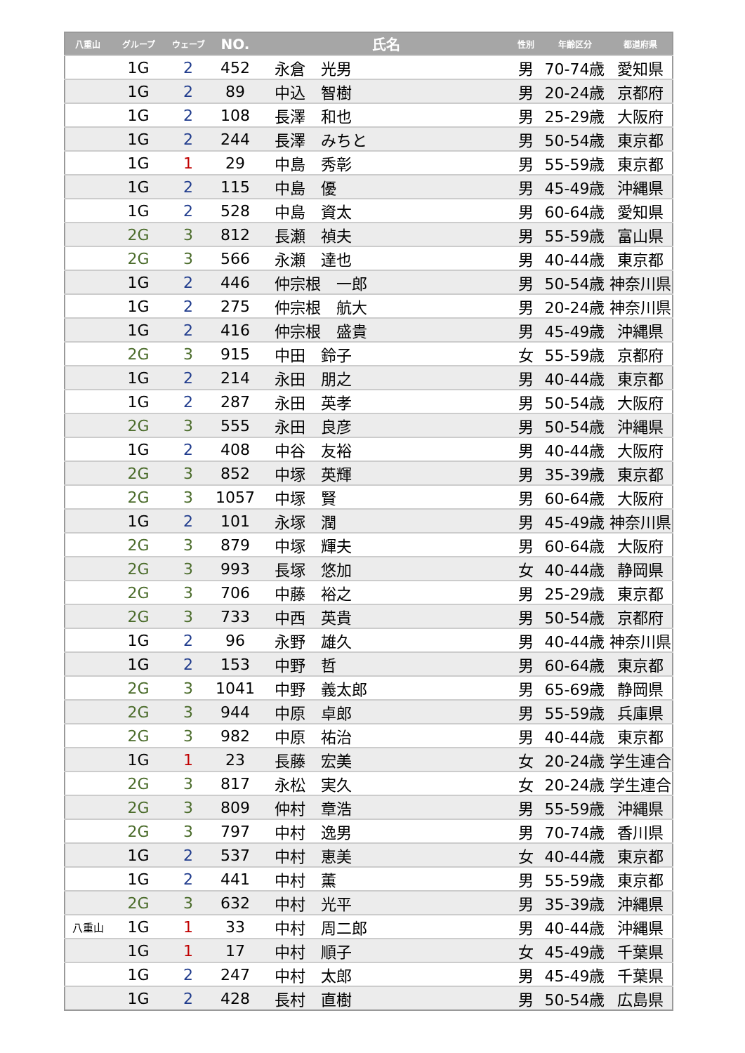| 八重山 | グループ | ウェーブ | NO. | 氏名 | 性別 | 年齢区分 | 都道府県 |
| --- | --- | --- | --- | --- | --- | --- | --- |
| | 1G | 2 | 452 | 永倉 光男 | 男 | 70-74歳 | 愛知県 |
| | 1G | 2 | 89 | 中込 智樹 | 男 | 20-24歳 | 京都府 |
| | 1G | 2 | 108 | 長澤 和也 | 男 | 25-29歳 | 大阪府 |
| | 1G | 2 | 244 | 長澤 みちと | 男 | 50-54歳 | 東京都 |
| | 1G | 1 | 29 | 中島 秀彰 | 男 | 55-59歳 | 東京都 |
| | 1G | 2 | 115 | 中島 優 | 男 | 45-49歳 | 沖縄県 |
| | 1G | 2 | 528 | 中島 資太 | 男 | 60-64歳 | 愛知県 |
| | 2G | 3 | 812 | 長瀬 禎夫 | 男 | 55-59歳 | 富山県 |
| | 2G | 3 | 566 | 永瀬 達也 | 男 | 40-44歳 | 東京都 |
| | 1G | 2 | 446 | 仲宗根 一郎 | 男 | 50-54歳 | 神奈川県 |
| | 1G | 2 | 275 | 仲宗根 航大 | 男 | 20-24歳 | 神奈川県 |
| | 1G | 2 | 416 | 仲宗根 盛貴 | 男 | 45-49歳 | 沖縄県 |
| | 2G | 3 | 915 | 中田 鈴子 | 女 | 55-59歳 | 京都府 |
| | 1G | 2 | 214 | 永田 朋之 | 男 | 40-44歳 | 東京都 |
| | 1G | 2 | 287 | 永田 英孝 | 男 | 50-54歳 | 大阪府 |
| | 2G | 3 | 555 | 永田 良彦 | 男 | 50-54歳 | 沖縄県 |
| | 1G | 2 | 408 | 中谷 友裕 | 男 | 40-44歳 | 大阪府 |
| | 2G | 3 | 852 | 中塚 英輝 | 男 | 35-39歳 | 東京都 |
| | 2G | 3 | 1057 | 中塚 賢 | 男 | 60-64歳 | 大阪府 |
| | 1G | 2 | 101 | 永塚 潤 | 男 | 45-49歳 | 神奈川県 |
| | 2G | 3 | 879 | 中塚 輝夫 | 男 | 60-64歳 | 大阪府 |
| | 2G | 3 | 993 | 長塚 悠加 | 女 | 40-44歳 | 静岡県 |
| | 2G | 3 | 706 | 中藤 裕之 | 男 | 25-29歳 | 東京都 |
| | 2G | 3 | 733 | 中西 英貴 | 男 | 50-54歳 | 京都府 |
| | 1G | 2 | 96 | 永野 雄久 | 男 | 40-44歳 | 神奈川県 |
| | 1G | 2 | 153 | 中野 哲 | 男 | 60-64歳 | 東京都 |
| | 2G | 3 | 1041 | 中野 義太郎 | 男 | 65-69歳 | 静岡県 |
| | 2G | 3 | 944 | 中原 卓郎 | 男 | 55-59歳 | 兵庫県 |
| | 2G | 3 | 982 | 中原 祐治 | 男 | 40-44歳 | 東京都 |
| | 1G | 1 | 23 | 長藤 宏美 | 女 | 20-24歳 | 学生連合 |
| | 2G | 3 | 817 | 永松 実久 | 女 | 20-24歳 | 学生連合 |
| | 2G | 3 | 809 | 仲村 章浩 | 男 | 55-59歳 | 沖縄県 |
| | 2G | 3 | 797 | 中村 逸男 | 男 | 70-74歳 | 香川県 |
| | 1G | 2 | 537 | 中村 恵美 | 女 | 40-44歳 | 東京都 |
| | 1G | 2 | 441 | 中村 薫 | 男 | 55-59歳 | 東京都 |
| | 2G | 3 | 632 | 中村 光平 | 男 | 35-39歳 | 沖縄県 |
| 八重山 | 1G | 1 | 33 | 中村 周二郎 | 男 | 40-44歳 | 沖縄県 |
| | 1G | 1 | 17 | 中村 順子 | 女 | 45-49歳 | 千葉県 |
| | 1G | 2 | 247 | 中村 太郎 | 男 | 45-49歳 | 千葉県 |
| | 1G | 2 | 428 | 長村 直樹 | 男 | 50-54歳 | 広島県 |